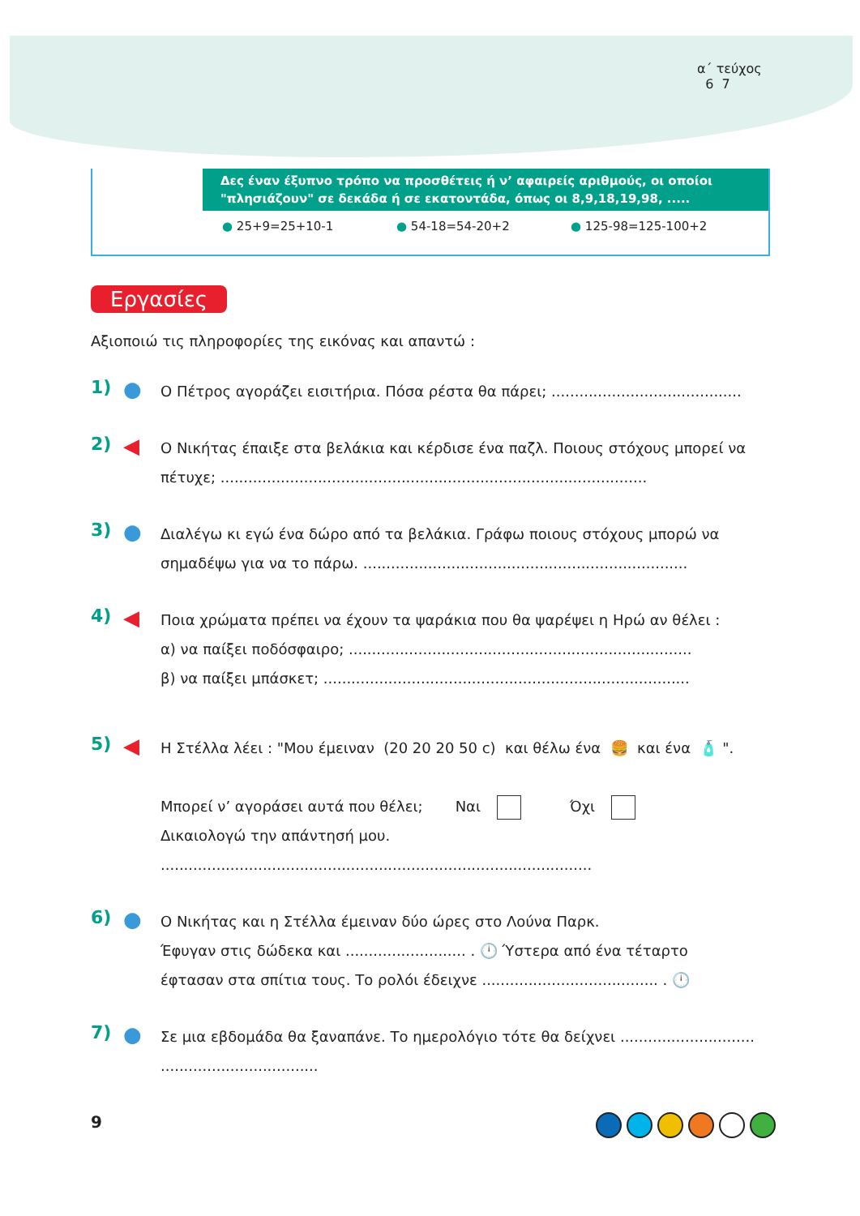α΄ τεύχος
6 7
Δες έναν έξυπνο τρόπο να προσθέτεις ή ν’ αφαιρείς αριθμούς, οι οποίοι "πλησιάζουν" σε δεκάδα ή σε εκατοντάδα, όπως οι 8,9,18,19,98, .....
● 25+9=25+10-1 ● 54-18=54-20+2 ● 125-98=125-100+2
Εργασίες
Αξιοποιώ τις πληροφορίες της εικόνας και απαντώ :
1)
●
Ο Πέτρος αγοράζει εισιτήρια. Πόσα ρέστα θα πάρει; .........................................
2)
◀
Ο Νικήτας έπαιξε στα βελάκια και κέρδισε ένα παζλ. Ποιους στόχους μπορεί να πέτυχε; ............................................................................................
3)
●
Διαλέγω κι εγώ ένα δώρο από τα βελάκια. Γράφω ποιους στόχους μπορώ να σημαδέψω για να το πάρω. ......................................................................
4)
◀
Ποια χρώματα πρέπει να έχουν τα ψαράκια που θα ψαρέψει η Ηρώ αν θέλει :
α) να παίξει ποδόσφαιρο; ..........................................................................
β) να παίξει μπάσκετ; ...............................................................................
5)
◀
Η Στέλλα λέει : "Μου έμειναν (20 20 20 50 c) και θέλω ένα 🍔 και ένα 🧴 ".
Μπορεί ν’ αγοράσει αυτά που θέλει; Ναι Όχι
Δικαιολογώ την απάντησή μου.
.............................................................................................
6)
●
Ο Νικήτας και η Στέλλα έμειναν δύο ώρες στο Λούνα Παρκ.
Έφυγαν στις δώδεκα και .......................... . 🕛 Ύστερα από ένα τέταρτο
έφτασαν στα σπίτια τους. Το ρολόι έδειχνε ...................................... . 🕛
7)
●
Σε μια εβδομάδα θα ξαναπάνε. Το ημερολόγιο τότε θα δείχνει .............................
..................................
9